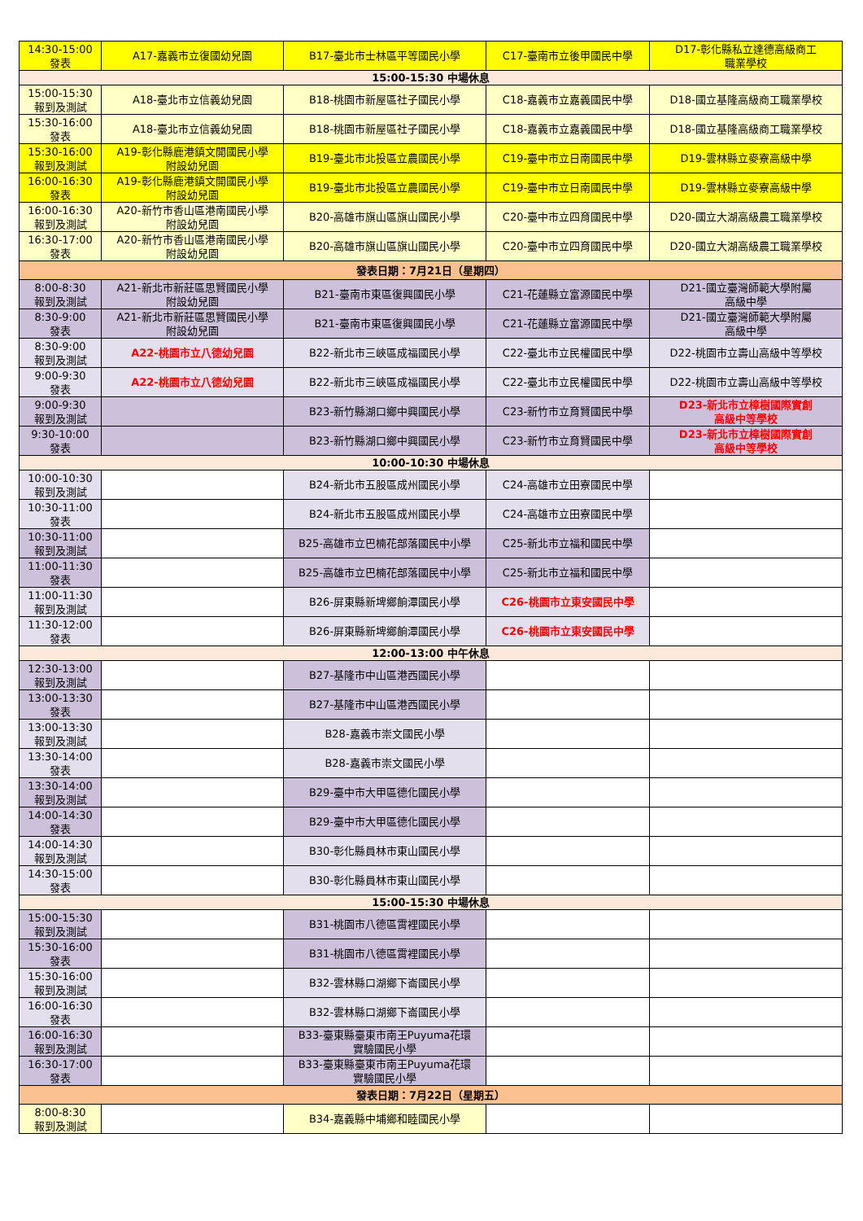| 14:30-15:00 發表 | A17-嘉義市立復國幼兒園 | B17-臺北市士林區平等國民小學 | C17-臺南市立後甲國民中學 | D17-彰化縣私立達德高級商工 職業學校 |
| 15:00-15:30 中場休息 | | | | |
| 15:00-15:30 報到及測試 | A18-臺北市立信義幼兒園 | B18-桃園市新屋區社子國民小學 | C18-嘉義市立嘉義國民中學 | D18-國立基隆高級商工職業學校 |
| 15:30-16:00 發表 | A18-臺北市立信義幼兒園 | B18-桃園市新屋區社子國民小學 | C18-嘉義市立嘉義國民中學 | D18-國立基隆高級商工職業學校 |
| 15:30-16:00 報到及測試 | A19-彰化縣鹿港鎮文開國民小學 附設幼兒園 | B19-臺北市北投區立農國民小學 | C19-臺中市立日南國民中學 | D19-雲林縣立麥寮高級中學 |
| 16:00-16:30 發表 | A19-彰化縣鹿港鎮文開國民小學 附設幼兒園 | B19-臺北市北投區立農國民小學 | C19-臺中市立日南國民中學 | D19-雲林縣立麥寮高級中學 |
| 16:00-16:30 報到及測試 | A20-新竹市香山區港南國民小學 附設幼兒園 | B20-高雄市旗山區旗山國民小學 | C20-臺中市立四育國民中學 | D20-國立大湖高級農工職業學校 |
| 16:30-17:00 發表 | A20-新竹市香山區港南國民小學 附設幼兒園 | B20-高雄市旗山區旗山國民小學 | C20-臺中市立四育國民中學 | D20-國立大湖高級農工職業學校 |
| 發表日期：7月21日（星期四） | | | | |
| 8:00-8:30 報到及測試 | A21-新北市新莊區思賢國民小學 附設幼兒園 | B21-臺南市東區復興國民小學 | C21-花蓮縣立富源國民中學 | D21-國立臺灣師範大學附屬 高級中學 |
| 8:30-9:00 發表 | A21-新北市新莊區思賢國民小學 附設幼兒園 | B21-臺南市東區復興國民小學 | C21-花蓮縣立富源國民中學 | D21-國立臺灣師範大學附屬 高級中學 |
| 8:30-9:00 報到及測試 | A22-桃園市立八德幼兒園 | B22-新北市三峽區成福國民小學 | C22-臺北市立民權國民中學 | D22-桃園市立壽山高級中等學校 |
| 9:00-9:30 發表 | A22-桃園市立八德幼兒園 | B22-新北市三峽區成福國民小學 | C22-臺北市立民權國民中學 | D22-桃園市立壽山高級中等學校 |
| 9:00-9:30 報到及測試 | | B23-新竹縣湖口鄉中興國民小學 | C23-新竹市立育賢國民中學 | D23-新北市立樟樹國際實創 高級中等學校 |
| 9:30-10:00 發表 | | B23-新竹縣湖口鄉中興國民小學 | C23-新竹市立育賢國民中學 | D23-新北市立樟樹國際實創 高級中等學校 |
| 10:00-10:30 中場休息 | | | | |
| 10:00-10:30 報到及測試 | | B24-新北市五股區成州國民小學 | C24-高雄市立田寮國民中學 | |
| 10:30-11:00 發表 | | B24-新北市五股區成州國民小學 | C24-高雄市立田寮國民中學 | |
| 10:30-11:00 報到及測試 | | B25-高雄市立巴楠花部落國民中小學 | C25-新北市立福和國民中學 | |
| 11:00-11:30 發表 | | B25-高雄市立巴楠花部落國民中小學 | C25-新北市立福和國民中學 | |
| 11:00-11:30 報到及測試 | | B26-屏東縣新埤鄉餉潭國民小學 | C26-桃園市立東安國民中學 | |
| 11:30-12:00 發表 | | B26-屏東縣新埤鄉餉潭國民小學 | C26-桃園市立東安國民中學 | |
| 12:00-13:00 中午休息 | | | | |
| 12:30-13:00 報到及測試 | | B27-基隆市中山區港西國民小學 | | |
| 13:00-13:30 發表 | | B27-基隆市中山區港西國民小學 | | |
| 13:00-13:30 報到及測試 | | B28-嘉義市崇文國民小學 | | |
| 13:30-14:00 發表 | | B28-嘉義市崇文國民小學 | | |
| 13:30-14:00 報到及測試 | | B29-臺中市大甲區德化國民小學 | | |
| 14:00-14:30 發表 | | B29-臺中市大甲區德化國民小學 | | |
| 14:00-14:30 報到及測試 | | B30-彰化縣員林市東山國民小學 | | |
| 14:30-15:00 發表 | | B30-彰化縣員林市東山國民小學 | | |
| 15:00-15:30 中場休息 | | | | |
| 15:00-15:30 報到及測試 | | B31-桃園市八德區霄裡國民小學 | | |
| 15:30-16:00 發表 | | B31-桃園市八德區霄裡國民小學 | | |
| 15:30-16:00 報到及測試 | | B32-雲林縣口湖鄉下崙國民小學 | | |
| 16:00-16:30 發表 | | B32-雲林縣口湖鄉下崙國民小學 | | |
| 16:00-16:30 報到及測試 | | B33-臺東縣臺東市南王Puyuma花環 實驗國民小學 | | |
| 16:30-17:00 發表 | | B33-臺東縣臺東市南王Puyuma花環 實驗國民小學 | | |
| 發表日期：7月22日（星期五） | | | | |
| 8:00-8:30 報到及測試 | | B34-嘉義縣中埔鄉和睦國民小學 | | |